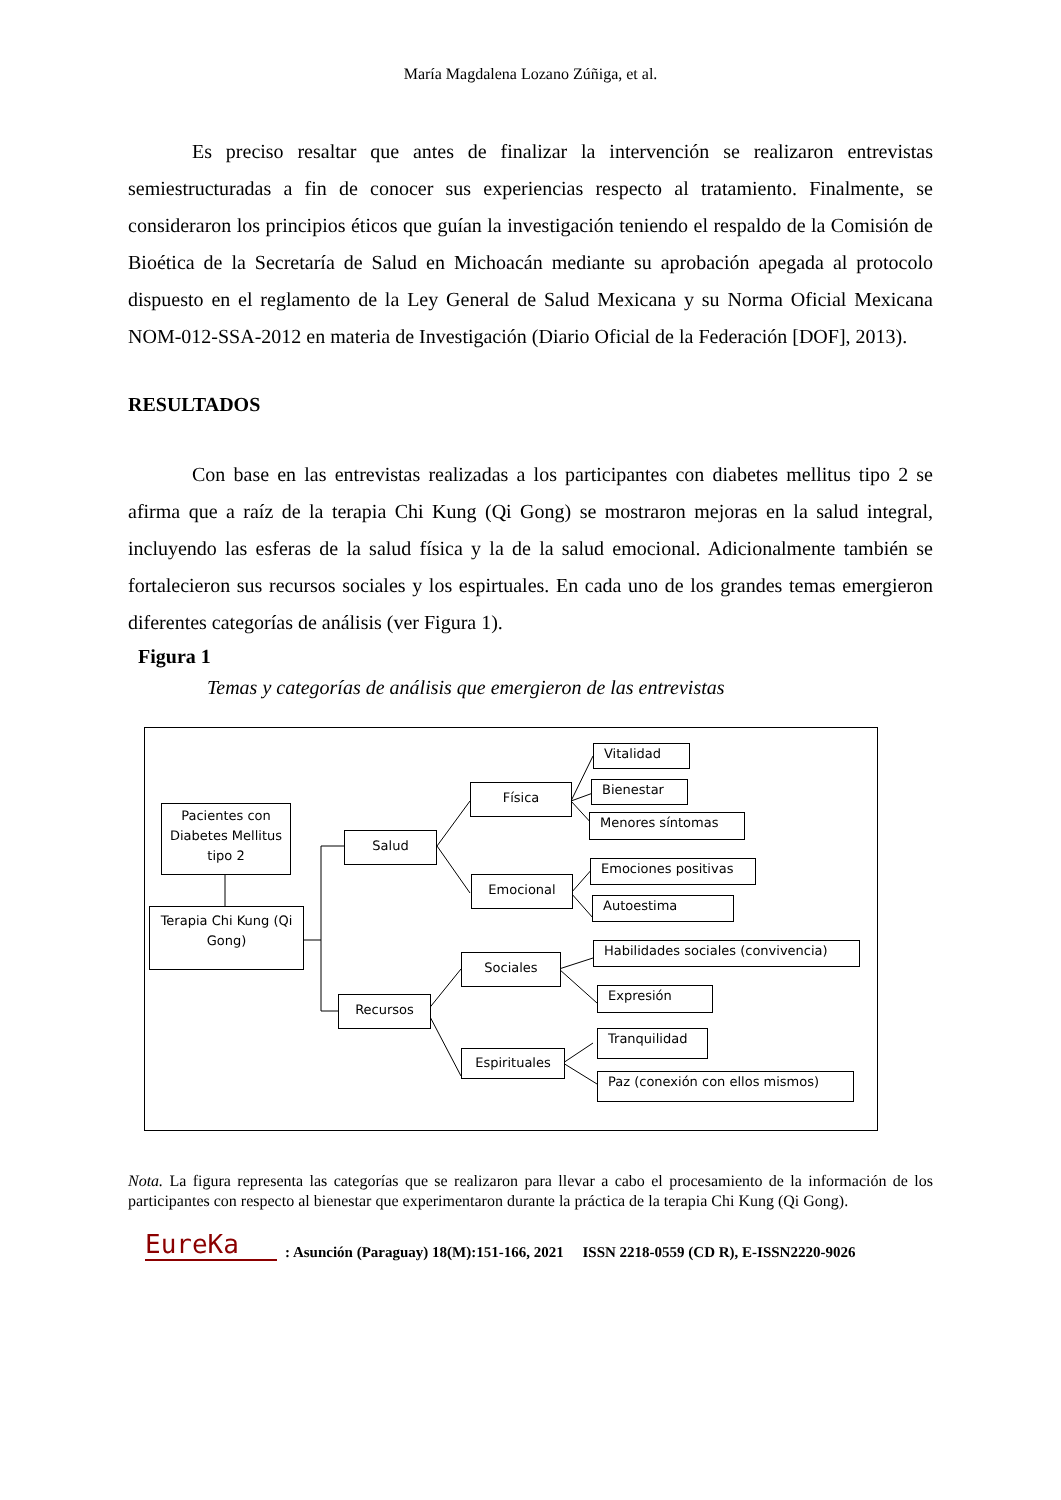María Magdalena Lozano Zúñiga, et al.
Es preciso resaltar que antes de finalizar la intervención se realizaron entrevistas semiestructuradas a fin de conocer sus experiencias respecto al tratamiento. Finalmente, se consideraron los principios éticos que guían la investigación teniendo el respaldo de la Comisión de Bioética de la Secretaría de Salud en Michoacán mediante su aprobación apegada al protocolo dispuesto en el reglamento de la Ley General de Salud Mexicana y su Norma Oficial Mexicana NOM-012-SSA-2012 en materia de Investigación (Diario Oficial de la Federación [DOF], 2013).
RESULTADOS
Con base en las entrevistas realizadas a los participantes con diabetes mellitus tipo 2 se afirma que a raíz de la terapia Chi Kung (Qi Gong) se mostraron mejoras en la salud integral, incluyendo las esferas de la salud física y la de la salud emocional. Adicionalmente también se fortalecieron sus recursos sociales y los espirtuales. En cada uno de los grandes temas emergieron diferentes categorías de análisis (ver Figura 1).
Figura 1
Temas y categorías de análisis que emergieron de las entrevistas
Pacientes con Diabetes Mellitus tipo 2
Terapia Chi Kung (Qi Gong)
Salud
Recursos
Física
Emocional
Sociales
Espirituales
Vitalidad
Bienestar
Menores síntomas
Emociones positivas
Autoestima
Habilidades sociales (convivencia)
Expresión
Tranquilidad
Paz (conexión con ellos mismos)
Nota. La figura representa las categorías que se realizaron para llevar a cabo el procesamiento de la información de los participantes con respecto al bienestar que experimentaron durante la práctica de la terapia Chi Kung (Qi Gong).
EureKa: Asunción (Paraguay) 18(M):151-166, 2021 ISSN 2218-0559 (CD R), E-ISSN2220-9026